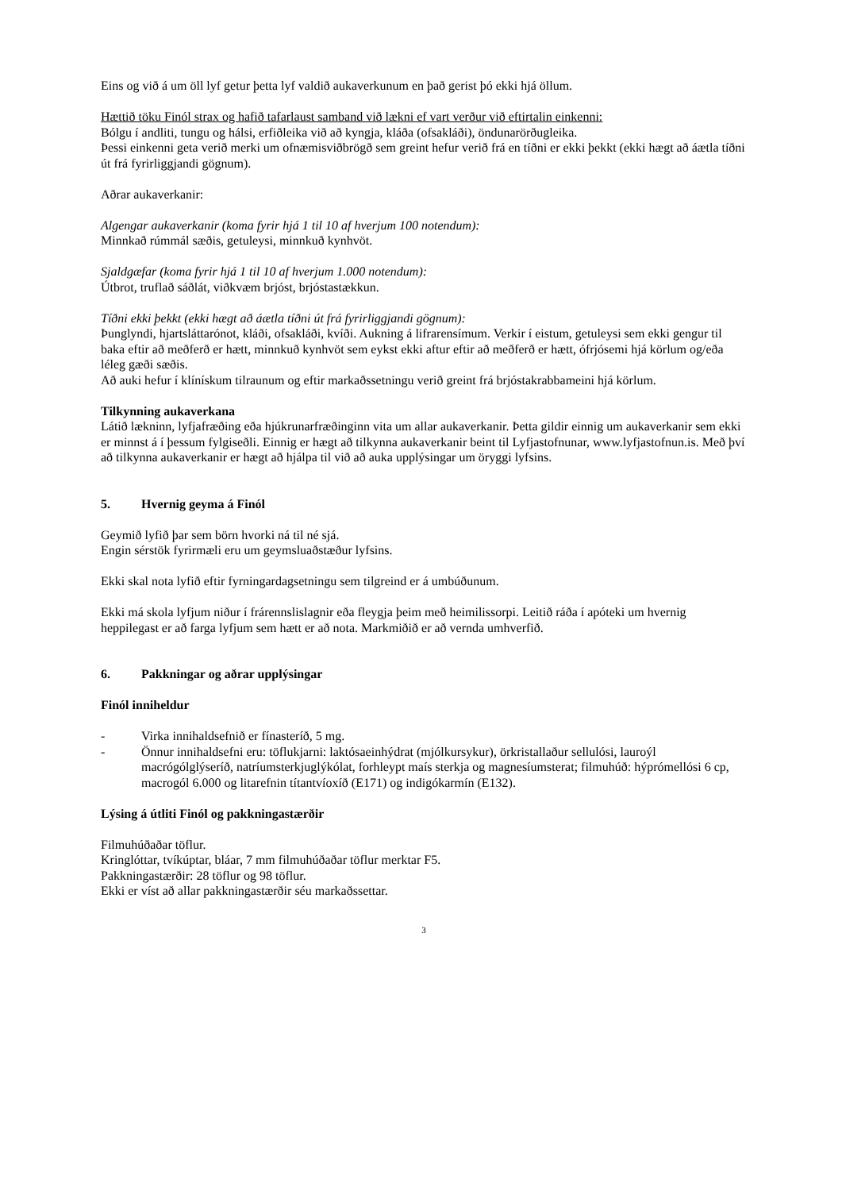Eins og við á um öll lyf getur þetta lyf valdið aukaverkunum en það gerist þó ekki hjá öllum.
Hættið töku Finól strax og hafið tafarlaust samband við lækni ef vart verður við eftirtalin einkenni:
Bólgu í andliti, tungu og hálsi, erfiðleika við að kyngja, kláða (ofsakláði), öndunarörðugleika.
Þessi einkenni geta verið merki um ofnæmisviðbrögð sem greint hefur verið frá en tíðni er ekki þekkt (ekki hægt að áætla tíðni út frá fyrirliggjandi gögnum).
Aðrar aukaverkanir:
Algengar aukaverkanir (koma fyrir hjá 1 til 10 af hverjum 100 notendum):
Minnkað rúmmál sæðis, getuleysi, minnkuð kynhvöt.
Sjaldgæfar (koma fyrir hjá 1 til 10 af hverjum 1.000 notendum):
Útbrot, truflað sáðlát, viðkvæm brjóst, brjóstastækkun.
Tíðni ekki þekkt (ekki hægt að áætla tíðni út frá fyrirliggjandi gögnum):
Þunglyndi, hjartsláttarónot, kláði, ofsakláði, kvíði. Aukning á lifrarensímum. Verkir í eistum, getuleysi sem ekki gengur til baka eftir að meðferð er hætt, minnkuð kynhvöt sem eykst ekki aftur eftir að meðferð er hætt, ófrjósemi hjá körlum og/eða léleg gæði sæðis.
Að auki hefur í klínískum tilraunum og eftir markaðssetningu verið greint frá brjóstakrabbameini hjá körlum.
Tilkynning aukaverkana
Látið lækninn, lyfjafræðing eða hjúkrunarfræðinginn vita um allar aukaverkanir. Þetta gildir einnig um aukaverkanir sem ekki er minnst á í þessum fylgiseðli. Einnig er hægt að tilkynna aukaverkanir beint til Lyfjastofnunar, www.lyfjastofnun.is. Með því að tilkynna aukaverkanir er hægt að hjálpa til við að auka upplýsingar um öryggi lyfsins.
5. Hvernig geyma á Finól
Geymið lyfið þar sem börn hvorki ná til né sjá.
Engin sérstök fyrirmæli eru um geymsluaðstæður lyfsins.
Ekki skal nota lyfið eftir fyrningardagsetningu sem tilgreind er á umbúðunum.
Ekki má skola lyfjum niður í frárennslislagnir eða fleygja þeim með heimilissorpi. Leitið ráða í apóteki um hvernig heppilegast er að farga lyfjum sem hætt er að nota. Markmiðið er að vernda umhverfið.
6. Pakkningar og aðrar upplýsingar
Finól inniheldur
- Virka innihaldsefnið er fínasteríð, 5 mg.
- Önnur innihaldsefni eru: töflukjarni: laktósaeinhýdrat (mjólkursykur), örkristallaður sellulósi, lauroýl macrógólglýseríð, natríumsterkjuglýkólat, forhleypt maís sterkja og magnesíumsterat; filmuhúð: hýprómellósi 6 cp, macrogól 6.000 og litarefnin títantvíoxíð (E171) og indigókarmín (E132).
Lýsing á útliti Finól og pakkningastærðir
Filmuhúðaðar töflur.
Kringlóttar, tvíkúptar, bláar, 7 mm filmuhúðaðar töflur merktar F5.
Pakkningastærðir: 28 töflur og 98 töflur.
Ekki er víst að allar pakkningastærðir séu markaðssettar.
3